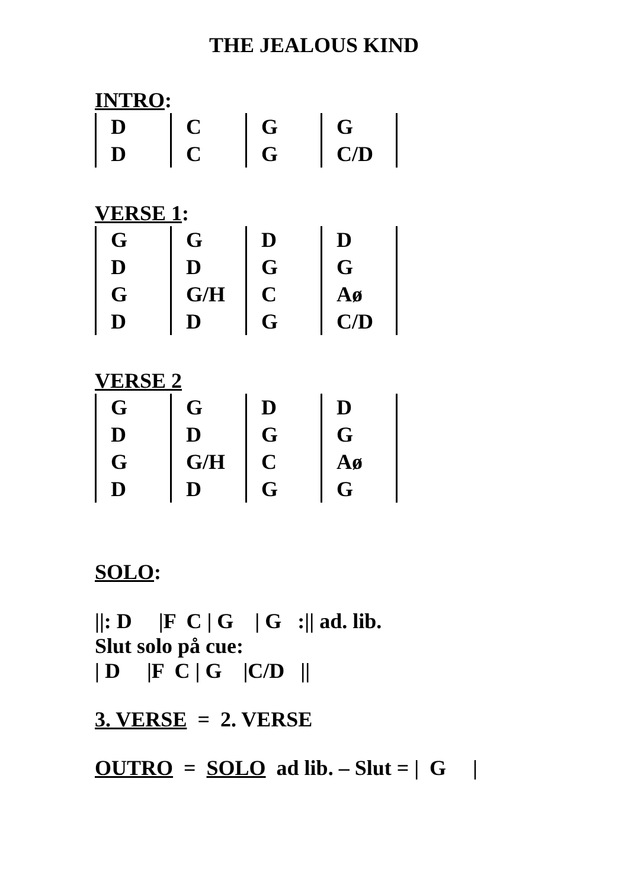THE JEALOUS KIND
INTRO:
| D | C | G | G | |
| D | C | G | C/D | |
VERSE 1:
| G | G | D | D | |
| D | D | G | G | |
| G | G/H | C | Aø | |
| D | D | G | C/D | |
VERSE 2
| G | G | D | D | |
| D | D | G | G | |
| G | G/H | C | Aø | |
| D | D | G | G | |
SOLO:
||: D |F C | G | G :|| ad. lib.
Slut solo på cue:
| D |F C | G |C/D ||
3. VERSE = 2. VERSE
OUTRO = SOLO ad lib. – Slut = | G |